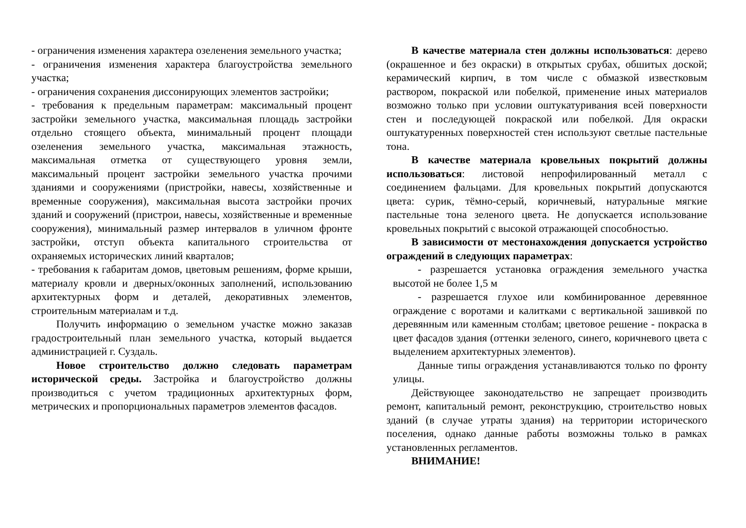- ограничения изменения характера озеленения земельного участка;
- ограничения изменения характера благоустройства земельного участка;
- ограничения сохранения диссонирующих элементов застройки;
- требования к предельным параметрам: максимальный процент застройки земельного участка, максимальная площадь застройки отдельно стоящего объекта, минимальный процент площади озеленения земельного участка, максимальная этажность, максимальная отметка от существующего уровня земли, максимальный процент застройки земельного участка прочими зданиями и сооружениями (пристройки, навесы, хозяйственные и временные сооружения), максимальная высота застройки прочих зданий и сооружений (пристрои, навесы, хозяйственные и временные сооружения), минимальный размер интервалов в уличном фронте застройки, отступ объекта капитального строительства от охраняемых исторических линий кварталов;
- требования к габаритам домов, цветовым решениям, форме крыши, материалу кровли и дверных/оконных заполнений, использованию архитектурных форм и деталей, декоративных элементов, строительным материалам и т.д.
Получить информацию о земельном участке можно заказав градостроительный план земельного участка, который выдается администрацией г. Суздаль.
Новое строительство должно следовать параметрам исторической среды. Застройка и благоустройство должны производиться с учетом традиционных архитектурных форм, метрических и пропорциональных параметров элементов фасадов.
В качестве материала стен должны использоваться: дерево (окрашенное и без окраски) в открытых срубах, обшитых доской; керамический кирпич, в том числе с обмазкой известковым раствором, покраской или побелкой, применение иных материалов возможно только при условии оштукатуривания всей поверхности стен и последующей покраской или побелкой. Для окраски оштукатуренных поверхностей стен используют светлые пастельные тона.
В качестве материала кровельных покрытий должны использоваться: листовой непрофилированный металл с соединением фальцами. Для кровельных покрытий допускаются цвета: сурик, тёмно-серый, коричневый, натуральные мягкие пастельные тона зеленого цвета. Не допускается использование кровельных покрытий с высокой отражающей способностью.
В зависимости от местонахождения допускается устройство ограждений в следующих параметрах:
- разрешается установка ограждения земельного участка высотой не более 1,5 м
- разрешается глухое или комбинированное деревянное ограждение с воротами и калитками с вертикальной зашивкой по деревянным или каменным столбам; цветовое решение - покраска в цвет фасадов здания (оттенки зеленого, синего, коричневого цвета с выделением архитектурных элементов).
Данные типы ограждения устанавливаются только по фронту улицы.
Действующее законодательство не запрещает производить ремонт, капитальный ремонт, реконструкцию, строительство новых зданий (в случае утраты здания) на территории исторического поселения, однако данные работы возможны только в рамках установленных регламентов.
ВНИМАНИЕ!